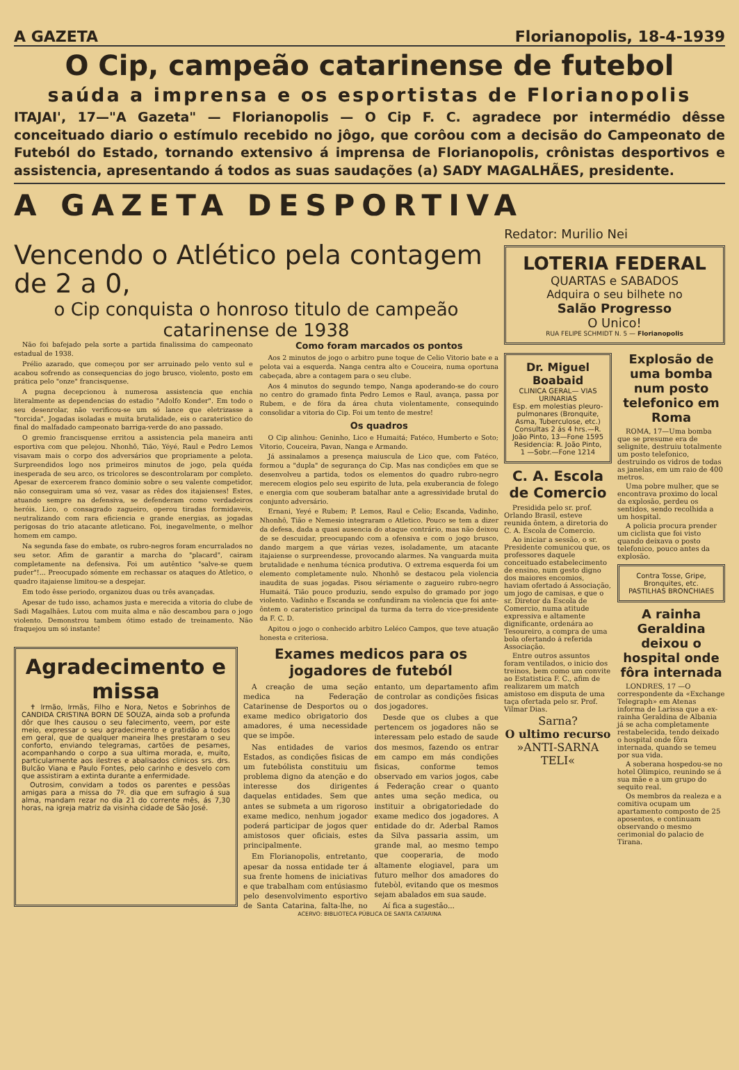A GAZETA Florianopolis, 18-4-1939
O Cip, campeão catarinense de futebol
saúda a imprensa e os esportistas de Florianopolis
ITAJAI', 17—"A Gazeta" — Florianopolis — O Cip F. C. agradece por intermédio dêsse conceituado diario o estímulo recebido no jôgo, que corôou com a decisão do Campeonato de Futeból do Estado, tornando extensivo á imprensa de Florianopolis, crônistas desportivos e assistencia, apresentando á todos as suas saudações (a) SADY MAGALHÃES, presidente.
A GAZETA DESPORTIVA
Redator: Murilio Nei
Vencendo o Atlético pela contagem de 2 a 0,
o Cip conquista o honroso titulo de campeão catarinense de 1938
Não foi bafejado pela sorte a partida finalissima do campeonato estadual de 1938.
Prélio azarado, que começou por ser arruinado pelo vento sul e acabou sofrendo as consequencias do jogo brusco, violento, posto em prática pelo "onze" francisquense.
A pugna decepcionou à numerosa assistencia que enchia literalmente as dependencias do estadio "Adolfo Konder". Em todo o seu desenrolar, não verificou-se um só lance que eletrizasse a "torcida". Jogadas isoladas e muita brutalidade, eis o carateristico do final do malfadado campeonato barriga-verde do ano passado.
O gremio francisquense erritou a assistencia pela maneira anti esportiva com que pelejou. Nhonhô, Tião, Yéyé, Raul e Pedro Lemos visavam mais o corpo dos adversários que propriamente a pelota. Surpreendidos logo nos primeiros minutos de jogo, pela quéda inesperada de seu arco, os tricolores se descontrolaram por completo. Apesar de exercerem franco dominio sobre o seu valente competidor, não conseguiram uma só vez, vasar as rêdes dos itajaienses! Estes, atuando sempre na defensiva, se defenderam como verdadeiros heróis. Lico, o consagrado zagueiro, operou tiradas formidaveis, neutralizando com rara eficiencia e grande energias, as jogadas perigosas do trio atacante atleticano. Foi, inegavelmente, o melhor homem em campo.
Na segunda fase do embate, os rubro-negros foram encurralados no seu setor. Afim de garantir a marcha do "placard", cairam completamente na defensiva. Foi um autêntico "salve-se quem puder"!... Preocupado sómente em rechassar os ataques do Atletico, o quadro itajaiense limitou-se a despejar.
Em todo êsse periodo, organizou duas ou três avançadas.
Apesar de tudo isso, achamos justa e merecida a vitoria do clube de Sadi Magalhães. Lutou com muita alma e não descambou para o jogo violento. Demonstrou tambem ótimo estado de treinamento. Não fraquejou um só instante!
Como foram marcados os pontos
Aos 2 minutos de jogo o arbitro pune toque de Celio Vitorio bate e a pelota vai a esquerda. Nanga centra alto e Couceira, numa oportuna cabeçada, abre a contagem para o seu clube.
Aos 4 minutos do segundo tempo, Nanga apoderando-se do couro no centro do gramado finta Pedro Lemos e Raul, avança, passa por Rubem, e de fóra da área chuta violentamente, consequindo consolidar a vitoria do Cip. Foi um tento de mestre!
Os quadros
O Cip alinhou: Geninho, Lico e Humaitá; Fatéco, Humberto e Soto; Vitorio, Couceira, Pavan, Nanga e Armando.
Já assinalamos a presença maiuscula de Lico que, com Fatéco, formou a "dupla" de segurança do Cip. Mas nas condições em que se desenvolveu a partida, todos os elementos do quadro rubro-negro merecem elogios pelo seu espirito de luta, pela exuberancia de folego e energia com que souberam batalhar ante a agressividade brutal do conjunto adversário.
Ernani, Yeyé e Rubem; P. Lemos, Raul e Celio; Escanda, Vadinho, Nhonhô, Tião e Nemesio integraram o Atletico. Pouco se tem a dizer da defesa, dada a quasi ausencia do ataque contrário, mas não deixou de se descuidar, preocupando com a ofensiva e com o jogo brusco, dando margem a que várias vezes, isoladamente, um atacante itajaiense o surpreendesse, provocando alarmes. Na vanguarda muita brutalidade e nenhuma técnica produtiva. O extrema esquerda foi um elemento completamente nulo. Nhonhô se destacou pela violencia inaudita de suas jogadas. Pisou sériamente o zagueiro rubro-negro Humaitá. Tião pouco produziu, sendo expulso do gramado por jogo violento. Vadinho e Escanda se confundiram na violencia que foi ante-ôntem o carateristico principal da turma da terra do vice-presidente da F. C. D.
Apitou o jogo o conhecido arbitro Leléco Campos, que teve atuação honesta e criteriosa.
Agradecimento e missa
✝ Irmão, Irmãs, Filho e Nora, Netos e Sobrinhos de CANDIDA CRISTINA BORN DE SOUZA, ainda sob a profunda dôr que lhes causou o seu falecimento, veem, por este meio, expressar o seu agradecimento e gratidão a todos em geral, que de qualquer maneira lhes prestaram o seu conforto, enviando telegramas, cartões de pesames, acompanhando o corpo a sua ultima morada, e, muito, particularmente aos ilestres e abalisados clinicos srs. drs. Bulcão Viana e Paulo Fontes, pelo carinho e desvelo com que assistiram a extinta durante a enfermidade.
Outrosim, convidam a todos os parentes e pessôas amigas para a missa do 7º. dia que em sufragio á sua alma, mandam rezar no dia 21 do corrente mês, ás 7,30 horas, na igreja matriz da visinha cidade de São José.
Exames medicos para os jogadores de futeból
A creação de uma seção medica na Federação Catarinense de Desportos ou o exame medico obrigatorio dos amadores, é uma necessidade que se impõe.
Nas entidades de varios Estados, as condições fisicas de um futebólista constituiu um problema digno da atenção e do interesse dos dirigentes daquelas entidades. Sem que antes se submeta a um rigoroso exame medico, nenhum jogador poderá participar de jogos quer amistosos quer oficiais, estes principalmente.
Em Florianopolis, entretanto, apesar da nossa entidade ter á sua frente homens de iniciativas e que trabalham com entúsiasmo pelo desenvolvimento esportivo de Santa Catarina, falta-lhe, no entanto, um departamento afim de controlar as condições fisicas dos jogadores.
Desde que os clubes a que pertencem os jogadores não se interessam pelo estado de saude dos mesmos, fazendo os entrar em campo em más condições fisicas, conforme temos observado em varios jogos, cabe á Federação crear o quanto antes uma seção medica, ou instituir a obrigatoriedade do exame medico dos jogadores. A entidade do dr. Aderbal Ramos da Silva passaria assim, um grande mal, ao mesmo tempo que cooperaria, de modo altamente elogiavel, para um futuro melhor dos amadores do futebòl, evitando que os mesmos sejam abalados em sua saude.
Aí fica a sugestão...
LOTERIA FEDERAL
QUARTAS e SABADOS
Adquira o seu bilhete no
Salão Progresso
O Unico!
RUA FELIPE SCHMIDT N. 5 — Florianopolis
Dr. Miguel Boabaid
CLINICA GERAL— VIAS URINARIAS
Esp. em molestias pleuro-pulmonares (Bronquite, Asma, Tuberculose, etc.)
Consultas 2 ás 4 hrs.—R. João Pinto, 13—Fone 1595
Residencia: R. João Pinto, 1 —Sobr.—Fone 1214
C. A. Escola de Comercio
Presidida pelo sr. prof. Orlando Brasil, esteve reunida ôntem, a diretoria do C. A. Escola de Comercio.
Ao iniciar a sessão, o sr. Presidente comunicou que, os professores daquele conceituado estabelecimento de ensino, num gesto digno dos maiores encomios, haviam ofertado á Associação, um jogo de camisas, e que o sr. Diretor da Escola de Comercio, numa atitude expressiva e altamente dignificante, ordenára ao Tesoureiro, a compra de uma bola ofertando á referida Associação.
Entre outros assuntos foram ventilados, o inicio dos treinos, bem como um convite ao Estatistica F. C., afim de realizarem um match amistoso em disputa de uma taça ofertada pelo sr. Prof. Vilmar Dias.
Sarna?
O ultimo recurso
»ANTI-SARNA TELI«
Explosão de uma bomba num posto telefonico em Roma
ROMA, 17—Uma bomba que se presume era de selignite, destruiu totalmente um posto telefonico, destruindo os vidros de todas as janelas, em um raio de 400 metros.
Uma pobre mulher, que se encontrava proximo do local da explosão, perdeu os sentidos, sendo recolhida a um hospital.
A policia procura prender um ciclista que foi visto quando deixava o posto telefonico, pouco antes da explosão.
Contra Tosse, Gripe, Bronquites, etc.
PASTILHAS BRONCHIAES
A rainha Geraldina deixou o hospital onde fôra internada
LONDRES, 17 —O correspondente da «Exchange Telegraph» em Atenas informa de Larissa que a ex-rainha Geraldina de Albania já se acha completamente restabelecida, tendo deixado o hospital onde fôra internada, quando se temeu por sua vida.
A soberana hospedou-se no hotel Olimpico, reunindo se á sua mãe e a um grupo do sequito real.
Os membros da realeza e a comitiva ocupam um apartamento composto de 25 aposentos, e continuam observando o mesmo cerimonial do palacio de Tirana.
ACERVO: BIBLIOTECA PÚBLICA DE SANTA CATARINA